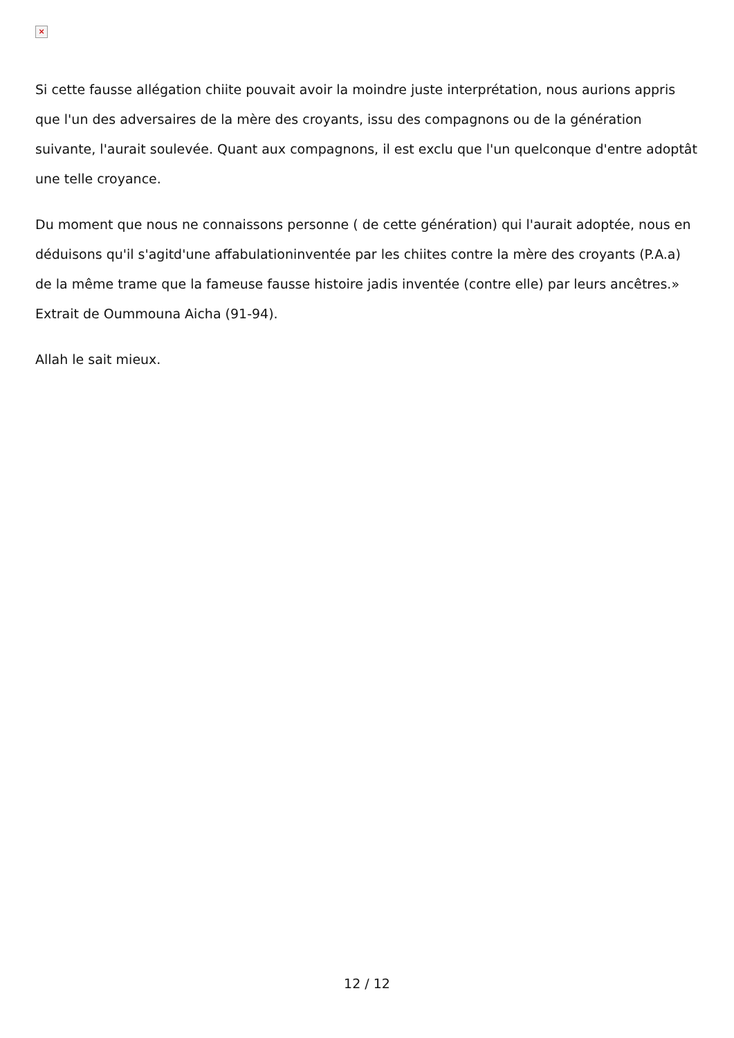×
Si cette fausse allégation chiite pouvait avoir la moindre juste interprétation, nous aurions appris que l'un des adversaires de la mère des croyants, issu des compagnons ou de la génération suivante, l'aurait soulevée. Quant aux compagnons, il est exclu que l'un quelconque d'entre adoptât une telle croyance.
Du moment que nous ne connaissons personne ( de cette génération) qui l'aurait adoptée, nous en déduisons qu'il s'agitd'une affabulationinventée par les chiites contre la mère des croyants (P.A.a) de la même trame que la fameuse fausse histoire jadis inventée (contre elle) par leurs ancêtres.» Extrait de Oummouna Aicha (91-94).
Allah le sait mieux.
12 / 12